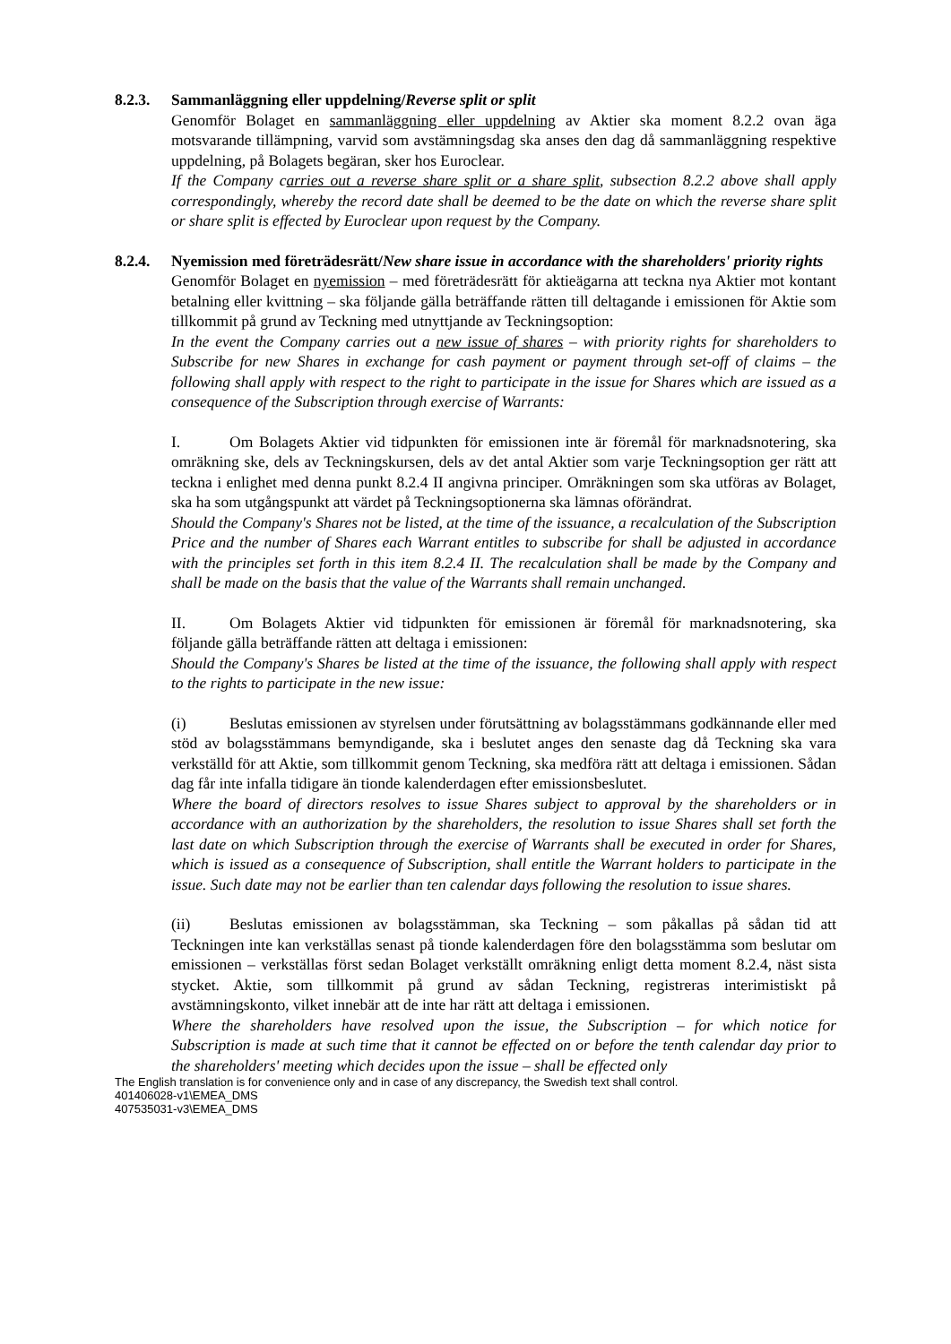8.2.3. Sammanläggning eller uppdelning/Reverse split or split
Genomför Bolaget en sammanläggning eller uppdelning av Aktier ska moment 8.2.2 ovan äga motsvarande tillämpning, varvid som avstämningsdag ska anses den dag då sammanläggning respektive uppdelning, på Bolagets begäran, sker hos Euroclear.
If the Company carries out a reverse share split or a share split, subsection 8.2.2 above shall apply correspondingly, whereby the record date shall be deemed to be the date on which the reverse share split or share split is effected by Euroclear upon request by the Company.
8.2.4. Nyemission med företrädesrätt/New share issue in accordance with the shareholders' priority rights
Genomför Bolaget en nyemission – med företrädesrätt för aktieägarna att teckna nya Aktier mot kontant betalning eller kvittning – ska följande gälla beträffande rätten till deltagande i emissionen för Aktie som tillkommit på grund av Teckning med utnyttjande av Teckningsoption:
In the event the Company carries out a new issue of shares – with priority rights for shareholders to Subscribe for new Shares in exchange for cash payment or payment through set-off of claims – the following shall apply with respect to the right to participate in the issue for Shares which are issued as a consequence of the Subscription through exercise of Warrants:
I. Om Bolagets Aktier vid tidpunkten för emissionen inte är föremål för marknadsnotering, ska omräkning ske, dels av Teckningskursen, dels av det antal Aktier som varje Teckningsoption ger rätt att teckna i enlighet med denna punkt 8.2.4 II angivna principer. Omräkningen som ska utföras av Bolaget, ska ha som utgångspunkt att värdet på Teckningsoptionerna ska lämnas oförändrat.
Should the Company's Shares not be listed, at the time of the issuance, a recalculation of the Subscription Price and the number of Shares each Warrant entitles to subscribe for shall be adjusted in accordance with the principles set forth in this item 8.2.4 II. The recalculation shall be made by the Company and shall be made on the basis that the value of the Warrants shall remain unchanged.
II. Om Bolagets Aktier vid tidpunkten för emissionen är föremål för marknadsnotering, ska följande gälla beträffande rätten att deltaga i emissionen:
Should the Company's Shares be listed at the time of the issuance, the following shall apply with respect to the rights to participate in the new issue:
(i) Beslutas emissionen av styrelsen under förutsättning av bolagsstämmans godkännande eller med stöd av bolagsstämmans bemyndigande, ska i beslutet anges den senaste dag då Teckning ska vara verkställd för att Aktie, som tillkommit genom Teckning, ska medföra rätt att deltaga i emissionen. Sådan dag får inte infalla tidigare än tionde kalenderdagen efter emissionsbeslutet.
Where the board of directors resolves to issue Shares subject to approval by the shareholders or in accordance with an authorization by the shareholders, the resolution to issue Shares shall set forth the last date on which Subscription through the exercise of Warrants shall be executed in order for Shares, which is issued as a consequence of Subscription, shall entitle the Warrant holders to participate in the issue. Such date may not be earlier than ten calendar days following the resolution to issue shares.
(ii) Beslutas emissionen av bolagsstämman, ska Teckning – som påkallas på sådan tid att Teckningen inte kan verkställas senast på tionde kalenderdagen före den bolagsstämma som beslutar om emissionen – verkställas först sedan Bolaget verkställt omräkning enligt detta moment 8.2.4, näst sista stycket. Aktie, som tillkommit på grund av sådan Teckning, registreras interimistiskt på avstämningskonto, vilket innebär att de inte har rätt att deltaga i emissionen.
Where the shareholders have resolved upon the issue, the Subscription – for which notice for Subscription is made at such time that it cannot be effected on or before the tenth calendar day prior to the shareholders' meeting which decides upon the issue – shall be effected only
The English translation is for convenience only and in case of any discrepancy, the Swedish text shall control.
401406028-v1\EMEA_DMS
407535031-v3\EMEA_DMS